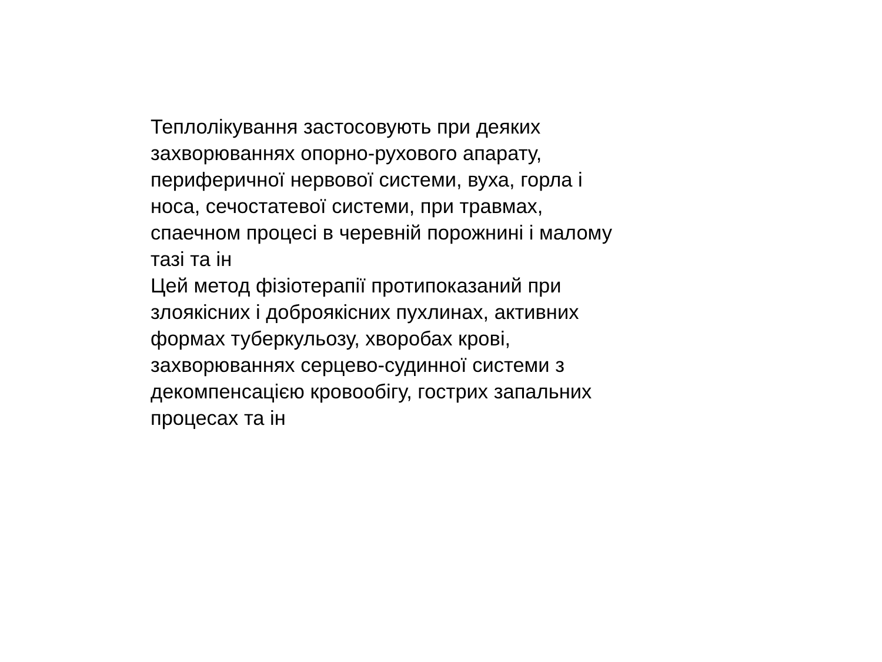Теплолікування застосовують при деяких
захворюваннях опорно-рухового апарату,
периферичної нервової системи, вуха, горла і
носа, сечостатевої системи, при травмах,
спаечном процесі в черевній порожнині і малому
тазі та ін
Цей метод фізіотерапії протипоказаний при
злоякісних і доброякісних пухлинах, активних
формах туберкульозу, хворобах крові,
захворюваннях серцево-судинної системи з
декомпенсацією кровообігу, гострих запальних
процесах та ін